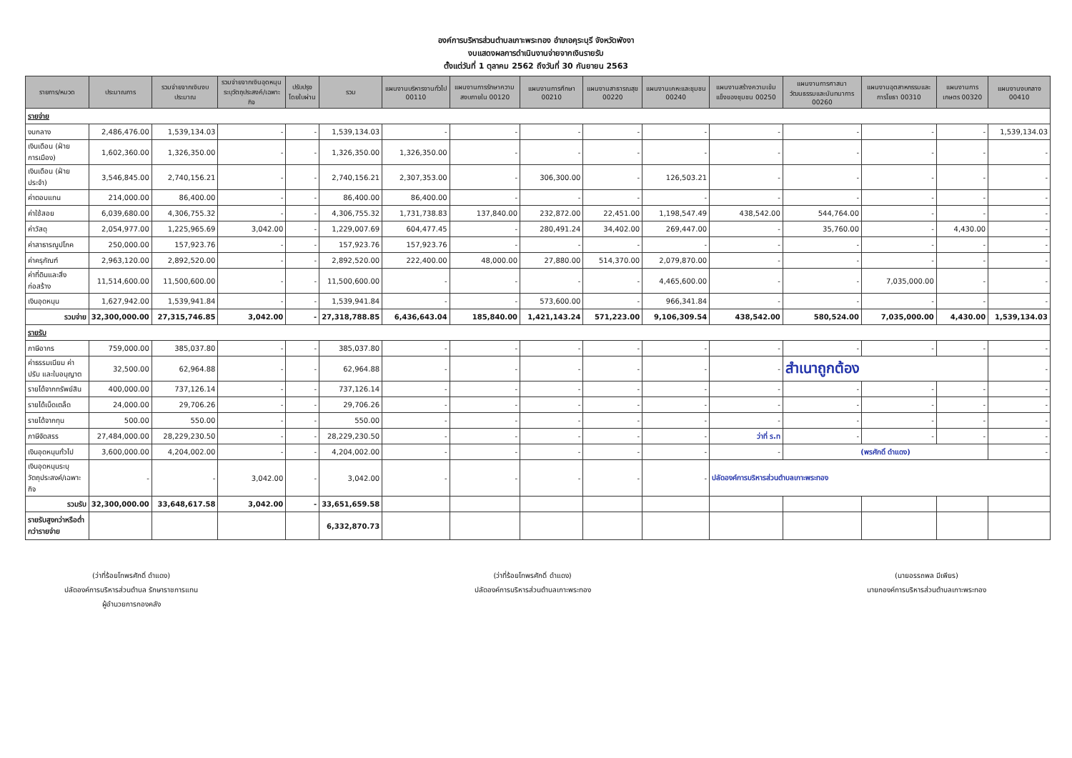องค์การบริหารส่วนตำบลเกาะพระทอง อำเภอคุระบุรี จังหวัดพังงา
งบแสดงผลการดำเนินงานจ่ายจากเงินรายรับ
ตั้งแต่วันที่ 1 ตุลาคม 2562 ถึงวันที่ 30 กันยายน 2563
| รายการ/หมวด | ประมาณการ | รวมจ่ายจากเงินงบประมาณ | รวมจ่ายจากเงินอุดหนุนระบุวัตถุประสงค์/เฉพาะกิจ | ปรับปรุงโดยใบผ่าน | รวม | แผนงานบริหารงานทั่วไป 00110 | แผนงานการรักษาความสงบภายใน 00120 | แผนงานการศึกษา 00210 | แผนงานสาธารณสุข 00220 | แผนงานเคหะและชุมชน 00240 | แผนงานสร้างความเข้มแข็งของชุมชน 00250 | แผนงานการศาสนาวัฒนธรรมและนันทนาการ 00260 | แผนงานอุตสาหกรรมและการโยธา 00310 | แผนงานการเกษตร 00320 | แผนงานงบกลาง 00410 |
| --- | --- | --- | --- | --- | --- | --- | --- | --- | --- | --- | --- | --- | --- | --- | --- |
| รายจ่าย | | | | | | | | | | | | | | | |
| งบกลาง | 2,486,476.00 | 1,539,134.03 | - | - | 1,539,134.03 | - | - | - | - | - | - | - | - | - | 1,539,134.03 |
| เงินเดือน (ฝ่ายการเมือง) | 1,602,360.00 | 1,326,350.00 | - | - | 1,326,350.00 | 1,326,350.00 | - | - | - | - | - | - | - | - | - |
| เงินเดือน (ฝ่ายประจำ) | 3,546,845.00 | 2,740,156.21 | - | - | 2,740,156.21 | 2,307,353.00 | - | 306,300.00 | - | 126,503.21 | - | - | - | - | - |
| ค่าตอบแทน | 214,000.00 | 86,400.00 | - | - | 86,400.00 | 86,400.00 | - | - | - | - | - | - | - | - | - |
| ค่าใช้สอย | 6,039,680.00 | 4,306,755.32 | - | - | 4,306,755.32 | 1,731,738.83 | 137,840.00 | 232,872.00 | 22,451.00 | 1,198,547.49 | 438,542.00 | 544,764.00 | - | - | - |
| ค่าวัสดุ | 2,054,977.00 | 1,225,965.69 | 3,042.00 | - | 1,229,007.69 | 604,477.45 | - | 280,491.24 | 34,402.00 | 269,447.00 | - | 35,760.00 | - | 4,430.00 | - |
| ค่าสาธารณูปโภค | 250,000.00 | 157,923.76 | - | - | 157,923.76 | 157,923.76 | - | - | - | - | - | - | - | - | - |
| ค่าครุภัณฑ์ | 2,963,120.00 | 2,892,520.00 | - | - | 2,892,520.00 | 222,400.00 | 48,000.00 | 27,880.00 | 514,370.00 | 2,079,870.00 | - | - | - | - | - |
| ค่าที่ดินและสิ่งก่อสร้าง | 11,514,600.00 | 11,500,600.00 | - | - | 11,500,600.00 | - | - | - | - | 4,465,600.00 | - | - | 7,035,000.00 | - | - |
| เงินอุดหนุน | 1,627,942.00 | 1,539,941.84 | - | - | 1,539,941.84 | - | - | 573,600.00 | - | 966,341.84 | - | - | - | - | - |
| รวมจ่าย | 32,300,000.00 | 27,315,746.85 | 3,042.00 | - | 27,318,788.85 | 6,436,643.04 | 185,840.00 | 1,421,143.24 | 571,223.00 | 9,106,309.54 | 438,542.00 | 580,524.00 | 7,035,000.00 | 4,430.00 | 1,539,134.03 |
| รายรับ | | | | | | | | | | | | | | | |
| ภาษีอากร | 759,000.00 | 385,037.80 | - | - | 385,037.80 | - | - | - | - | - | - | - | - | - | - |
| ค่าธรรมเนียม ค่าปรับ และใบอนุญาต | 32,500.00 | 62,964.88 | - | - | 62,964.88 | - | - | - | - | - | - | สำเนาถูกต้อง | | | - |
| รายได้จากทรัพย์สิน | 400,000.00 | 737,126.14 | - | - | 737,126.14 | - | - | - | - | - | - | - | - | - | - |
| รายได้เบ็ดเตล็ด | 24,000.00 | 29,706.26 | - | - | 29,706.26 | - | - | - | - | - | - | - | - | - | - |
| รายได้จากทุน | 500.00 | 550.00 | - | - | 550.00 | - | - | - | - | - | - | - | - | - | - |
| ภาษีจัดสรร | 27,484,000.00 | 28,229,230.50 | - | - | 28,229,230.50 | - | - | - | - | - | ว่าที่ ร.ท | - | - | - | - |
| เงินอุดหนุนทั่วไป | 3,600,000.00 | 4,204,002.00 | - | - | 4,204,002.00 | - | - | - | - | - | - | (พรศักดิ์ ดำแดง) | | | - |
| เงินอุดหนุนระบุวัตถุประสงค์/เฉพาะกิจ | - | - | 3,042.00 | - | 3,042.00 | - | - | - | - | - | ปลัดองค์การบริหารส่วนตำบลเกาะพระทอง | | | | |
| รวมรับ | 32,300,000.00 | 33,648,617.58 | 3,042.00 | - | 33,651,659.58 | | | | | | | | | | |
| รายรับสูงกว่าหรือต่ำกว่ารายจ่าย | | | | | 6,332,870.73 | | | | | | | | | | |
(ว่าที่ร้อยโทพรศักดิ์ ดำแดง)
ปลัดองค์การบริหารส่วนตำบล รักษาราชการแทน
ผู้อำนวยการกองคลัง
(ว่าที่ร้อยโทพรศักดิ์ ดำแดง)
ปลัดองค์การบริหารส่วนตำบลเกาะพระทอง
(นายอรรถพล มีเพียร)
นายกองค์การบริหารส่วนตำบลเกาะพระทอง